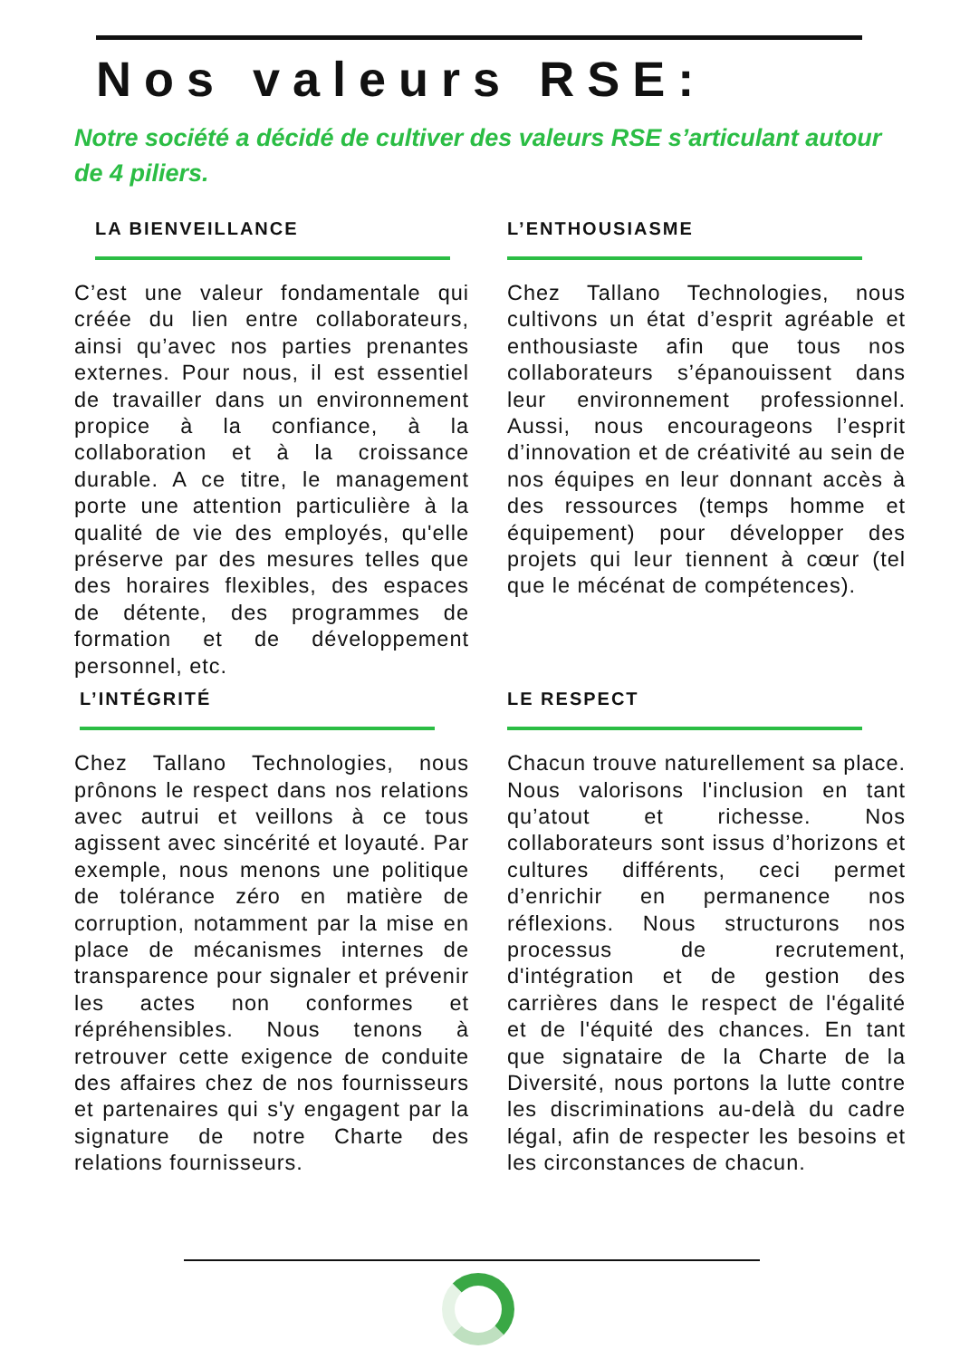Nos valeurs RSE:
Notre société a décidé de cultiver des valeurs RSE s’articulant autour de 4 piliers.
LA BIENVEILLANCE
C’est une valeur fondamentale qui créée du lien entre collaborateurs, ainsi qu’avec nos parties prenantes externes. Pour nous, il est essentiel de travailler dans un environnement propice à la confiance, à la collaboration et à la croissance durable. A ce titre, le management porte une attention particulière à la qualité de vie des employés, qu'elle préserve par des mesures telles que des horaires flexibles, des espaces de détente, des programmes de formation et de développement personnel, etc.
L’ENTHOUSIASME
Chez Tallano Technologies, nous cultivons un état d’esprit agréable et enthousiaste afin que tous nos collaborateurs s’épanouissent dans leur environnement professionnel. Aussi, nous encourageons l’esprit d’innovation et de créativité au sein de nos équipes en leur donnant accès à des ressources (temps homme et équipement) pour développer des projets qui leur tiennent à cœur (tel que le mécénat de compétences).
L’INTÉGRITÉ
Chez Tallano Technologies, nous prônons le respect dans nos relations avec autrui et veillons à ce tous agissent avec sincérité et loyauté. Par exemple, nous menons une politique de tolérance zéro en matière de corruption, notamment par la mise en place de mécanismes internes de transparence pour signaler et prévenir les actes non conformes et répréhensibles. Nous tenons à retrouver cette exigence de conduite des affaires chez de nos fournisseurs et partenaires qui s'y engagent par la signature de notre Charte des relations fournisseurs.
LE RESPECT
Chacun trouve naturellement sa place. Nous valorisons l'inclusion en tant qu’atout et richesse. Nos collaborateurs sont issus d’horizons et cultures différents, ceci permet d’enrichir en permanence nos réflexions. Nous structurons nos processus de recrutement, d'intégration et de gestion des carrières dans le respect de l'égalité et de l'équité des chances. En tant que signataire de la Charte de la Diversité, nous portons la lutte contre les discriminations au-delà du cadre légal, afin de respecter les besoins et les circonstances de chacun.